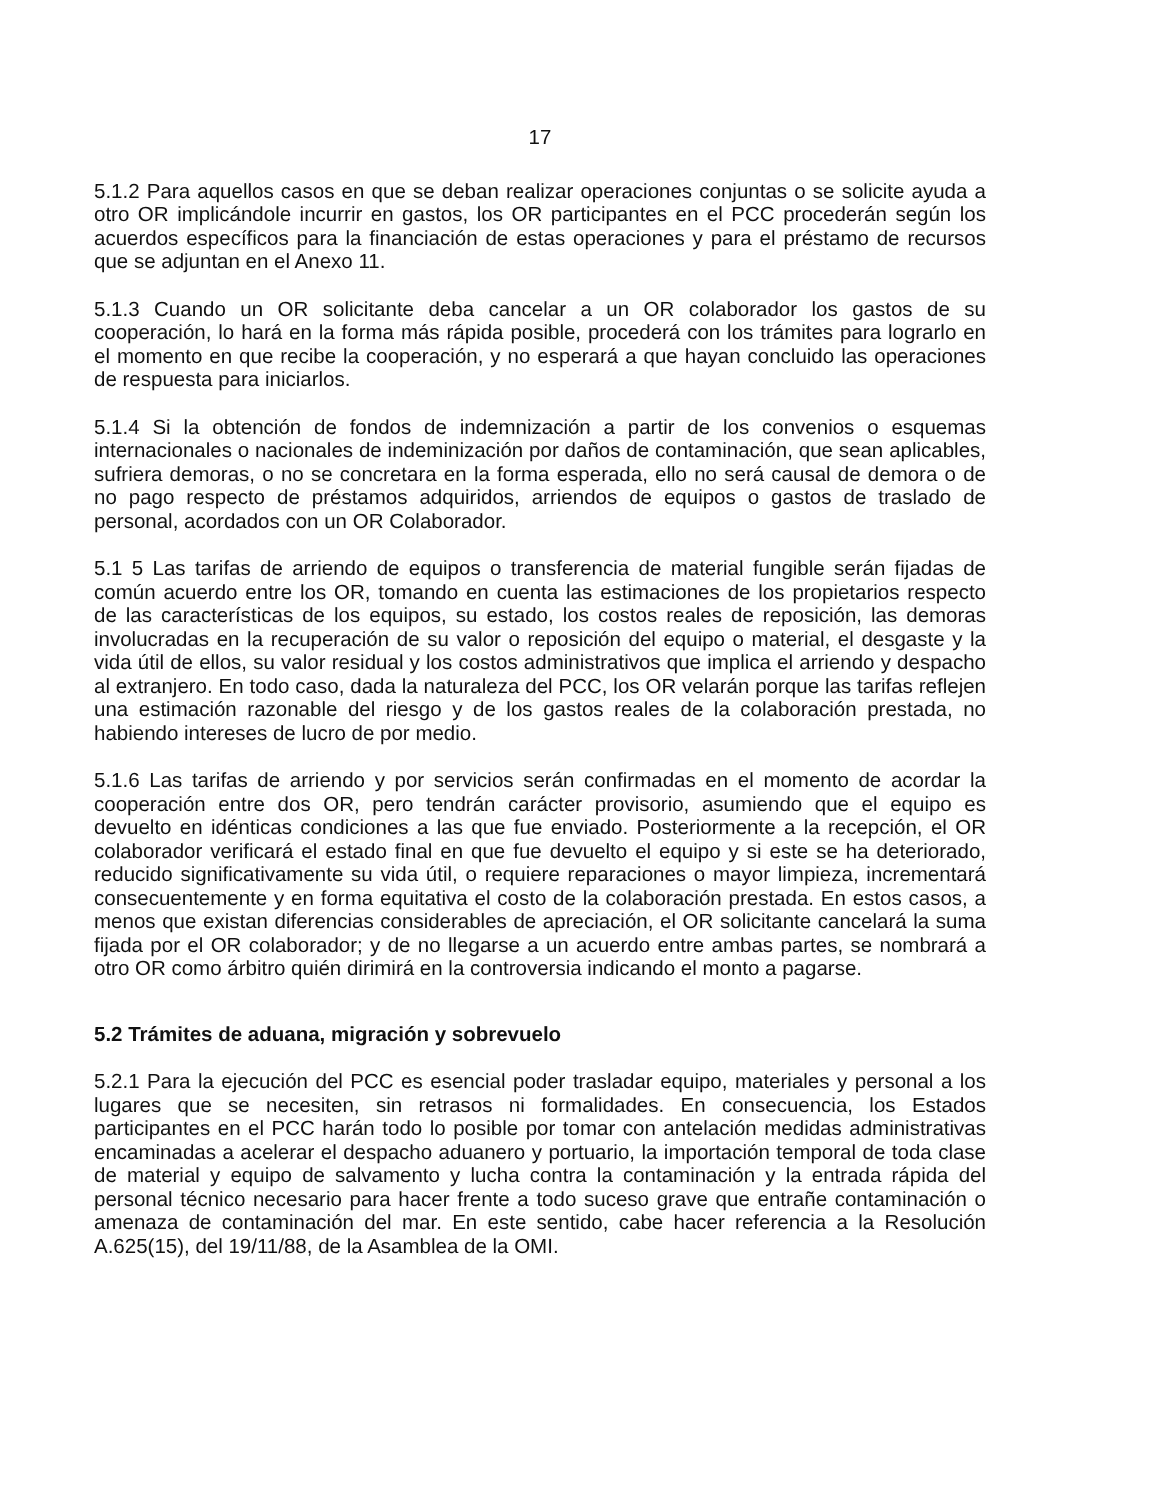17
5.1.2 Para aquellos casos en que se deban realizar operaciones conjuntas o se solicite ayuda a otro OR implicándole incurrir en gastos, los OR participantes en el PCC procederán según los acuerdos específicos para la financiación de estas operaciones y para el préstamo de recursos que se adjuntan en el Anexo 11.
5.1.3 Cuando un OR solicitante deba cancelar a un OR colaborador los gastos de su cooperación, lo hará en la forma más rápida posible, procederá con los trámites para lograrlo en el momento en que recibe la cooperación, y no esperará a que hayan concluido las operaciones de respuesta para iniciarlos.
5.1.4 Si la obtención de fondos de indemnización a partir de los convenios o esquemas internacionales o nacionales de indeminización por daños de contaminación, que sean aplicables, sufriera demoras, o no se concretara en la forma esperada, ello no será causal de demora o de no pago respecto de préstamos adquiridos, arriendos de equipos o gastos de traslado de personal, acordados con un OR Colaborador.
5.1 5 Las tarifas de arriendo de equipos o transferencia de material fungible serán fijadas de común acuerdo entre los OR, tomando en cuenta las estimaciones de los propietarios respecto de las características de los equipos, su estado, los costos reales de reposición, las demoras involucradas en la recuperación de su valor o reposición del equipo o material, el desgaste y la vida útil de ellos, su valor residual y los costos administrativos que implica el arriendo y despacho al extranjero. En todo caso, dada la naturaleza del PCC, los OR velarán porque las tarifas reflejen una estimación razonable del riesgo y de los gastos reales de la colaboración prestada, no habiendo intereses de lucro de por medio.
5.1.6 Las tarifas de arriendo y por servicios serán confirmadas en el momento de acordar la cooperación entre dos OR, pero tendrán carácter provisorio, asumiendo que el equipo es devuelto en idénticas condiciones a las que fue enviado. Posteriormente a la recepción, el OR colaborador verificará el estado final en que fue devuelto el equipo y si este se ha deteriorado, reducido significativamente su vida útil, o requiere reparaciones o mayor limpieza, incrementará consecuentemente y en forma equitativa el costo de la colaboración prestada. En estos casos, a menos que existan diferencias considerables de apreciación, el OR solicitante cancelará la suma fijada por el OR colaborador; y de no llegarse a un acuerdo entre ambas partes, se nombrará a otro OR como árbitro quién dirimirá en la controversia indicando el monto a pagarse.
5.2 Trámites de aduana, migración y sobrevuelo
5.2.1 Para la ejecución del PCC es esencial poder trasladar equipo, materiales y personal a los lugares que se necesiten, sin retrasos ni formalidades. En consecuencia, los Estados participantes en el PCC harán todo lo posible por tomar con antelación medidas administrativas encaminadas a acelerar el despacho aduanero y portuario, la importación temporal de toda clase de material y equipo de salvamento y lucha contra la contaminación y la entrada rápida del personal técnico necesario para hacer frente a todo suceso grave que entrañe contaminación o amenaza de contaminación del mar. En este sentido, cabe hacer referencia a la Resolución A.625(15), del 19/11/88, de la Asamblea de la OMI.